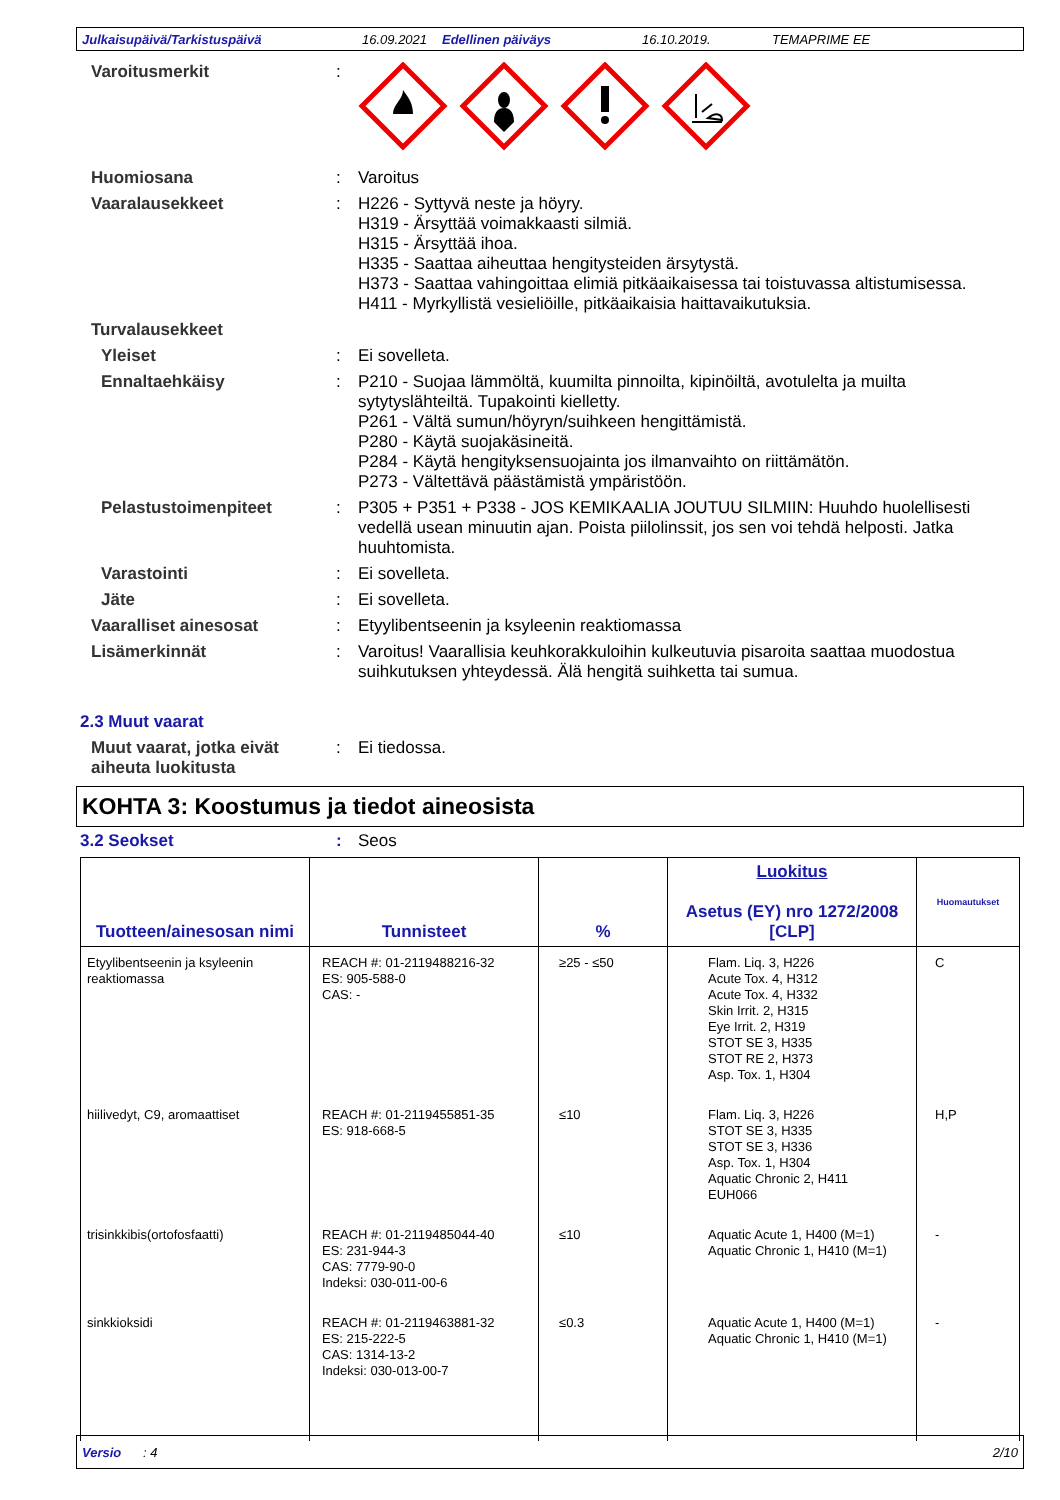Julkaisupäivä/Tarkistuspäivä 16.09.2021 Edellinen päiväys 16.10.2019. TEMAPRIME EE
Varoitusmerkit :
Huomiosana : Varoitus
Vaaralausekkeet : H226 - Syttyvä neste ja höyry.
H319 - Ärsyttää voimakkaasti silmiä.
H315 - Ärsyttää ihoa.
H335 - Saattaa aiheuttaa hengitysteiden ärsytystä.
H373 - Saattaa vahingoittaa elimiä pitkäaikaisessa tai toistuvassa altistumisessa.
H411 - Myrkyllistä vesieliöille, pitkäaikaisia haittavaikutuksia.
Turvalausekkeet
Yleiset : Ei sovelleta.
Ennaltaehkäisy : P210 - Suojaa lämmöltä, kuumilta pinnoilta, kipinöiltä, avotulelta ja muilta sytytyslähteiltä. Tupakointi kielletty.
P261 - Vältä sumun/höyryn/suihkeen hengittämistä.
P280 - Käytä suojakäsineitä.
P284 - Käytä hengityksensuojainta jos ilmanvaihto on riittämätön.
P273 - Vältettävä päästämistä ympäristöön.
Pelastustoimenpiteet : P305 + P351 + P338 - JOS KEMIKAALIA JOUTUU SILMIIN: Huuhdo huolellisesti vedellä usean minuutin ajan. Poista piilolinssit, jos sen voi tehdä helposti. Jatka huuhtomista.
Varastointi : Ei sovelleta.
Jäte : Ei sovelleta.
Vaaralliset ainesosat : Etyylibentseenin ja ksyleenin reaktiomassa
Lisämerkinnät : Varoitus! Vaarallisia keuhkorakkuloihin kulkeutuvia pisaroita saattaa muodostua suihkutuksen yhteydessä. Älä hengitä suihketta tai sumua.
2.3 Muut vaarat
Muut vaarat, jotka eivät aiheuta luokitusta
: Ei tiedossa.
KOHTA 3: Koostumus ja tiedot aineosista
3.2 Seokset : Seos
| Tuotteen/ainesosan nimi | Tunnisteet | % | Luokitus Asetus (EY) nro 1272/2008 [CLP] | Huomautukset |
| --- | --- | --- | --- | --- |
| Etyylibentseenin ja ksyleenin reaktiomassa | REACH #: 01-2119488216-32 ES: 905-588-0 CAS: - | ≥25 - ≤50 | Flam. Liq. 3, H226 Acute Tox. 4, H312 Acute Tox. 4, H332 Skin Irrit. 2, H315 Eye Irrit. 2, H319 STOT SE 3, H335 STOT RE 2, H373 Asp. Tox. 1, H304 | C |
| hiilivedyt, C9, aromaattiset | REACH #: 01-2119455851-35 ES: 918-668-5 | ≤10 | Flam. Liq. 3, H226 STOT SE 3, H335 STOT SE 3, H336 Asp. Tox. 1, H304 Aquatic Chronic 2, H411 EUH066 | H,P |
| trisinkkibis(ortofosfaatti) | REACH #: 01-2119485044-40 ES: 231-944-3 CAS: 7779-90-0 Indeksi: 030-011-00-6 | ≤10 | Aquatic Acute 1, H400 (M=1) Aquatic Chronic 1, H410 (M=1) | - |
| sinkkioksidi | REACH #: 01-2119463881-32 ES: 215-222-5 CAS: 1314-13-2 Indeksi: 030-013-00-7 | ≤0.3 | Aquatic Acute 1, H400 (M=1) Aquatic Chronic 1, H410 (M=1) | - |
Versio : 4 2/10